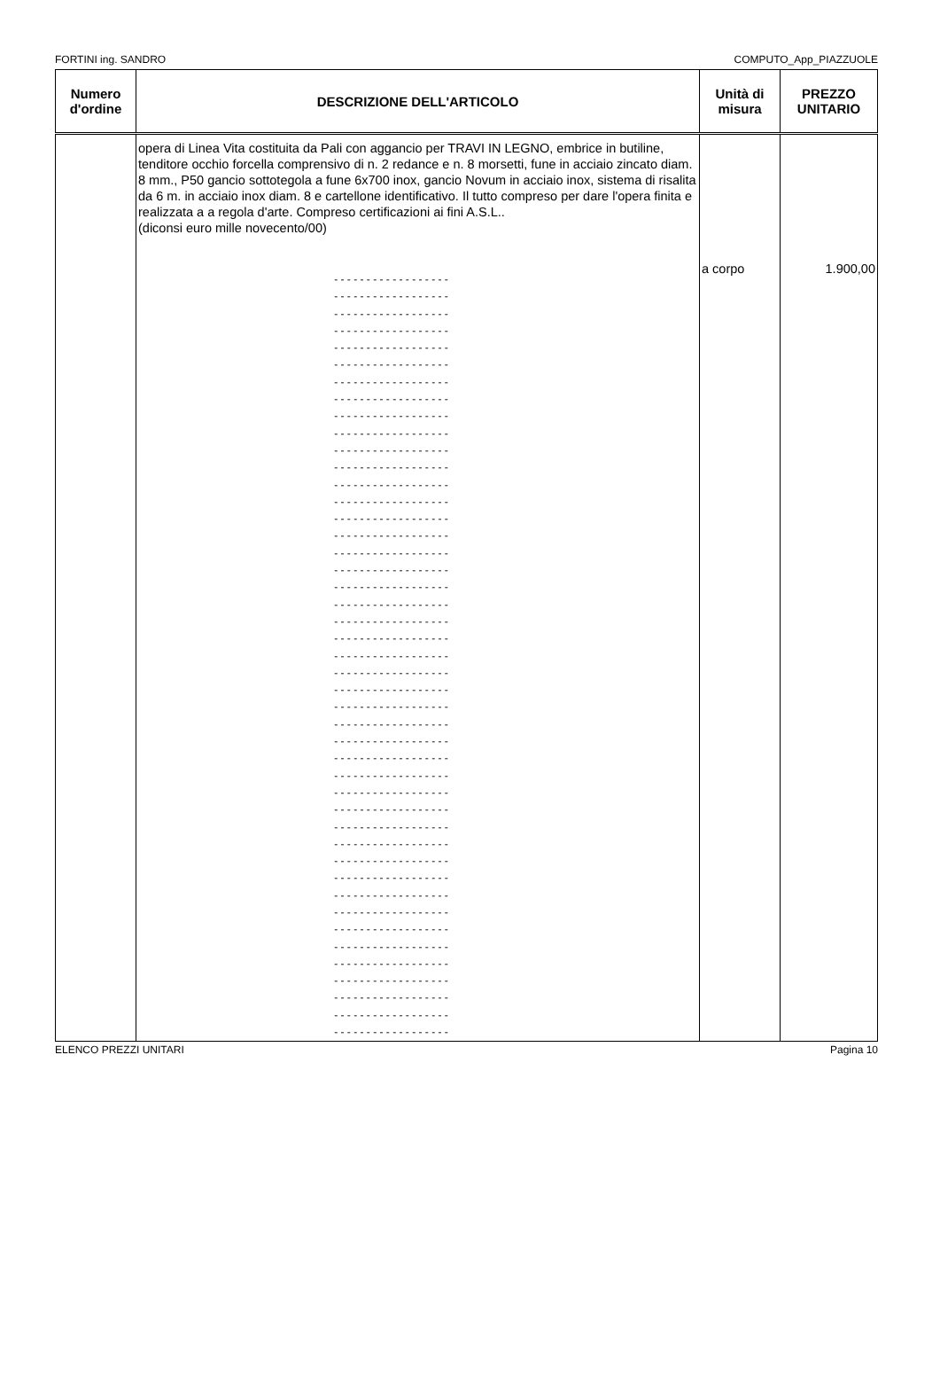FORTINI ing. SANDRO COMPUTO_App_PIAZZUOLE
| Numero d'ordine | DESCRIZIONE DELL'ARTICOLO | Unità di misura | PREZZO UNITARIO |
| --- | --- | --- | --- |
| | opera di Linea Vita costituita da Pali con aggancio per TRAVI IN LEGNO, embrice in butiline, tenditore occhio forcella comprensivo di n. 2 redance e n. 8 morsetti, fune in acciaio zincato diam. 8 mm., P50 gancio sottotegola a fune 6x700 inox, gancio Novum in acciaio inox, sistema di risalita da 6 m. in acciaio inox diam. 8 e cartellone identificativo. Il tutto compreso per dare l'opera finita e realizzata a a regola d'arte. Compreso certificazioni ai fini A.S.L.. (diconsi euro mille novecento/00) - - - - - - - - - - - - - - - - - - - - - - - - - - - - - - - - - - - - - - - - - - - - - - - - - - - - - - - - - - - - - - - - - - - - - - - - - - - - - - - - - - - - - - - - - - - - - - - - - - - - - - - - - - - - - - - - - - - - - - - - - - - - - - - - - - - - - - - - - - - - - - - - - - - - - - - - - - - - - - - - - - - - - - - - - - - - - - - - - - - - - - - - - - - - - - - - - - - - - - - - - - - - - - - - - - - - - - - - - - - - - - - - - - - - - - - - - - - - - - - - - - - - - - - - - - - - - - - - - - - - - - - - - - - - - - - - - - - - - - - - - - - - - - - - - - - - - - - - - - - - - - - - - - - - - - - - - - - - - - - - - - - - - - - - - - - - - - - - - - - - - - - - - - - - - - - - - - - - - - - - - - - - - - - - - - - - - - - - - - - - - - - - - - - - - - - - - - - - - - - - - - - - - - - - - - - - - - - - - - - - - - - - - - - - - - - - - - - - - - - - - - - - - - - - - - - - - - - - - - - - - - - - - - - - - - - - - - - - - - - - - - - - - - - - - - - - - - - - - - - - - - - - - - - - - - - - - - - - - - - - - - - - - - - - - - - - - - - - - - - - - - - - - - - - - - - - - - - - - - - - - - - - - - - - - - - - - - - - - - - - - - - - - - - - - - - - - - - - - - - - - - - - - - - - - - - - - - - - - - - - - - - - - - - - - - - - - - - - - - - - - - - - - - - - - - - - - - - - - - - - - - - - - - - - - - - - - - - - - - - - - - - - - - - - - - - - - - - - - - - - - - - - - - - - - - - - - - - - - - - - - - - - - - - - - - - - - - - - - - - - - - - - - - - - - - - - - - - - - - - - - - - - - - - - - - - - - - - - - - - - - - - - - - - - - - - - - - - - - - - - - - - - - - - - - - | a corpo | 1.900,00 |
ELENCO PREZZI UNITARI Pagina 10